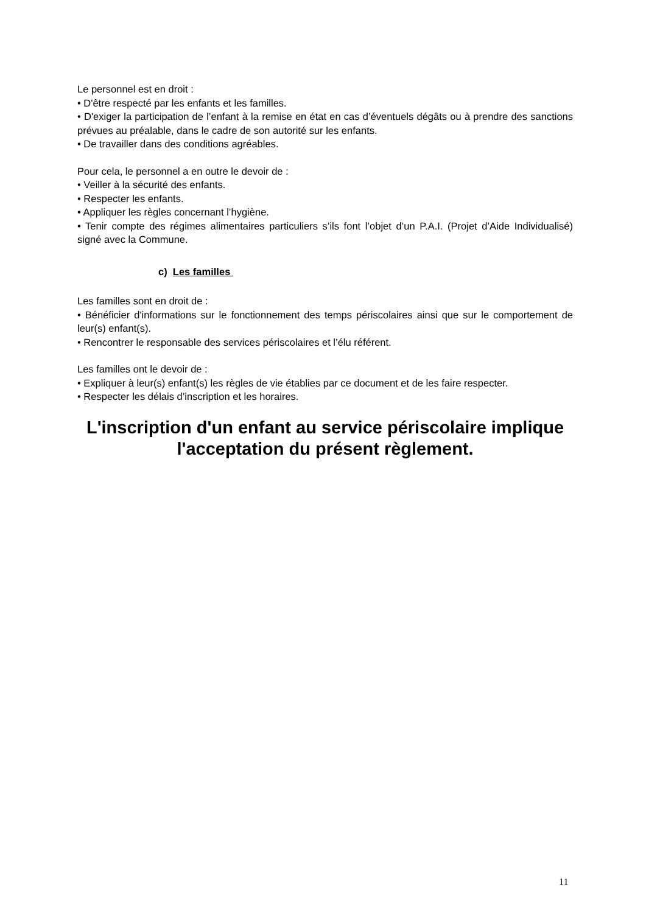Le personnel est en droit :
• D'être respecté par les enfants et les familles.
• D'exiger la participation de l’enfant à la remise en état en cas d’éventuels dégâts ou à prendre des sanctions prévues au préalable, dans le cadre de son autorité sur les enfants.
• De travailler dans des conditions agréables.
Pour cela, le personnel a en outre le devoir de :
• Veiller à la sécurité des enfants.
• Respecter les enfants.
• Appliquer les règles concernant l’hygiène.
• Tenir compte des régimes alimentaires particuliers s’ils font l’objet d’un P.A.I. (Projet d’Aide Individualisé) signé avec la Commune.
c) Les familles
Les familles sont en droit de :
• Bénéficier d'informations sur le fonctionnement des temps périscolaires ainsi que sur le comportement de leur(s) enfant(s).
• Rencontrer le responsable des services périscolaires et l’élu référent.
Les familles ont le devoir de :
• Expliquer à leur(s) enfant(s) les règles de vie établies par ce document et de les faire respecter.
• Respecter les délais d’inscription et les horaires.
L'inscription d'un enfant au service périscolaire implique l'acceptation du présent règlement.
11